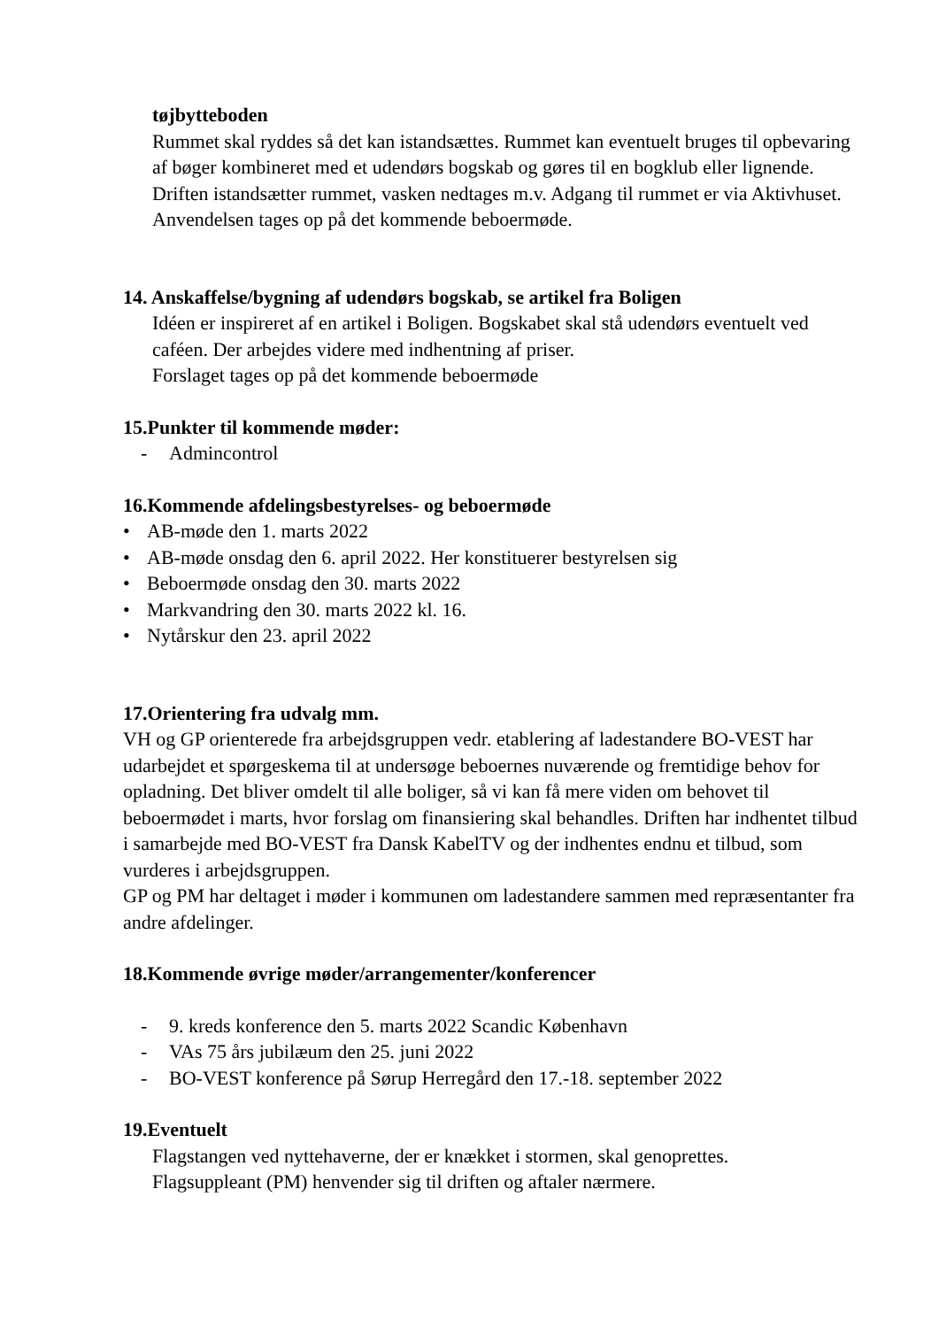tøjbytteboden
Rummet skal ryddes så det kan istandsættes. Rummet kan eventuelt bruges til opbevaring af bøger kombineret med et udendørs bogskab og gøres til en bogklub eller lignende.
Driften istandsætter rummet, vasken nedtages m.v. Adgang til rummet er via Aktivhuset.
Anvendelsen tages op på det kommende beboermøde.
14. Anskaffelse/bygning af udendørs bogskab, se artikel fra Boligen
Idéen er inspireret af en artikel i Boligen. Bogskabet skal stå udendørs eventuelt ved caféen. Der arbejdes videre med indhentning af priser.
Forslaget tages op på det kommende beboermøde
15.Punkter til kommende møder:
- Admincontrol
16.Kommende afdelingsbestyrelses- og beboermøde
• AB-møde den 1. marts 2022
• AB-møde onsdag den 6. april 2022. Her konstituerer bestyrelsen sig
• Beboermøde onsdag den 30. marts 2022
• Markvandring den 30. marts 2022 kl. 16.
• Nytårskur den 23. april 2022
17.Orientering fra udvalg mm.
VH og GP orienterede fra arbejdsgruppen vedr. etablering af ladestandere BO-VEST har udarbejdet et spørgeskema til at undersøge beboernes nuværende og fremtidige behov for opladning. Det bliver omdelt til alle boliger, så vi kan få mere viden om behovet til beboermødet i marts, hvor forslag om finansiering skal behandles. Driften har indhentet tilbud i samarbejde med BO-VEST fra Dansk KabelTV og der indhentes endnu et tilbud, som vurderes i arbejdsgruppen.
GP og PM har deltaget i møder i kommunen om ladestandere sammen med repræsentanter fra andre afdelinger.
18.Kommende øvrige møder/arrangementer/konferencer
- 9. kreds konference den 5. marts 2022 Scandic København
- VAs 75 års jubilæum den 25. juni 2022
- BO-VEST konference på Sørup Herregård den 17.-18. september 2022
19.Eventuelt
Flagstangen ved nyttehaverne, der er knækket i stormen, skal genoprettes.
Flagsuppleant (PM) henvender sig til driften og aftaler nærmere.